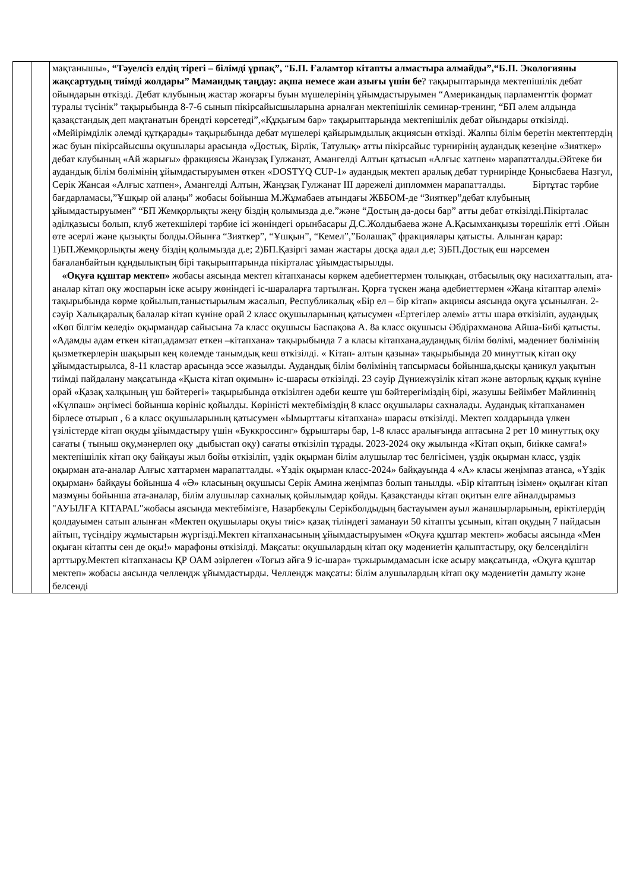| | | мақтанышы», “Тәуелсіз елдің тірегі – білімді ұрпақ”, “ Б.П. Ғаламтор кітапты алмастыра алмайды”,“Б.П. Экологияны жақсартудың тиімді жолдары” Мамандық таңдау: ақша немесе жан азығы үшін бе ? тақырыптарында мектепішілік дебат ойындарын өткізді. Дебат клубының жастар жоғарғы буын мүшелерінің ұйымдастыруымен “Американдық парламенттік формат туралы түсінік” тақырыбында 8-7-6 сынып пікірсайысшыларына арналған мектепішілік семинар-тренинг, “БП әлем алдында қазақстандық деп мақтанатын брендті көрсетеді”,«Құқығым бар» тақырыптарында мектепішілік дебат ойындары өткізілді. «Мейірімділік әлемді құтқарады» тақырыбында дебат мүшелері қайырымдылық акциясын өткізді. Жалпы білім беретін мектептердің жас буын пікірсайысшы оқушылары арасында «Достық, Бірлік, Татулық» атты пікірсайыс турнирінің аудандық кезеңіне «Зияткер» дебат клубының «Ай жарығы» фракциясы Жанұзақ Гулжанат, Амангелді Алтын қатысып «Алғыс хатпен» марапатталды.Әйтеке би аудандық білім бөлімінің ұйымдастыруымен өткен «DOSTYQ CUP-1» аудандық мектеп аралық дебат турнирінде Қонысбаева Назгул, Серік Жансая «Алғыс хатпен», Амангелді Алтын, Жанұзақ Гулжанат III дәрежелі дипломмен марапатталды. Біртұтас тәрбие бағдарламасы,”Ұшқыр ой алаңы” жобасы бойынша М.Жұмабаев атындағы ЖББОМ-де “Зияткер”дебат клубының ұйымдастыруымен” “БП Жемқорлықты жеңу біздің қолымызда д.е.”және “Достың да-досы бар” атты дебат өткізілді.Пікірталас әділқазысы болып, клуб жетекшілері тәрбие ісі жөніндегі орынбасары Д.С.Жолдыбаева және А.Қасымханқызы төрешілік етті .Ойын өте әсерлі және қызықты болды.Ойынға “Зияткер”, “Ұшқын”, “Кемел”,”Болашақ” фракциялары қатысты. Алынған қарар: 1)БП.Жемқорлықты жеңу біздің қолымызда д.е; 2)БП.Қазіргі заман жастары досқа адал д.е; 3)БП.Достық еш нәрсемен бағаланбайтын құндылықтың бірі тақырыптарында пікірталас ұйымдастырылды. «Оқуға құштар мектеп» жобасы аясында мектеп кітапханасы көркем әдебиеттермен толыққан, отбасылық оқу насихатталып, ата-аналар кітап оқу жоспарын іске асыру жөніндегі іс-шараларға тартылған. Қорға түскен жаңа әдебиеттермен «Жаңа кітаптар әлемі» тақырыбында көрме қойылып,таныстырылым жасалып, Республикалық «Бір ел – бір кітап» акциясы аясында оқуға ұсынылған. 2-сәуір Халықаралық балалар кітап күніне орай 2 класс оқушыларының қатысумен «Ертегілер әлемі» атты шара өткізіліп, аудандық «Көп білгім келеді» оқырмандар сайысына 7а класс оқушысы Баспақова А. 8а класс оқушысы Әбдірахманова Айша-Бибі қатысты. «Адамды адам еткен кітап,адамзат еткен –кітапхана» тақырыбында 7 а класы кітапхана,аудандық білім бөлімі, мәдениет бөлімінің қызметкерлерін шақырып кең көлемде танымдық кеш өткізілді. « Кітап- алтын қазына» тақырыбында 20 минуттық кітап оқу ұйымдастырылса, 8-11 кластар арасында эссе жазылды. Аудандық білім бөлімінің тапсырмасы бойынша,қысқы қаникул уақытын тиімді пайдалану мақсатында «Қыста кітап оқимын» іс-шарасы өткізілді. 23 сәуір Дүниежүзілік кітап және авторлық құқық күніне орай «Қазақ халқының үш бәйтерегі» тақырыбында өткізілген әдеби кеште үш бәйтерегіміздің бірі, жазушы Бейімбет Майлиннің «Күлпаш» әңгімесі бойынша көрініс қойылды. Көріністі мектебіміздің 8 класс оқушылары сахналады. Аудандық кітапханамен бірлесе отырып , 6 а класс оқушыларының қатысумен «Ымырттағы кітапхана» шарасы өткізілді. Мектеп холдарында үлкен үзілістерде кітап оқуды ұйымдастыру үшін «Буккроссинг» бұрыштары бар, 1-8 класс аралығында аптасына 2 рет 10 минуттық оқу сағаты ( тыныш оқу,мәнерлеп оқу ,дыбыстап оқу) сағаты өткізіліп тұрады. 2023-2024 оқу жылында «Кітап оқып, биікке самға!» мектепішілік кітап оқу байқауы жыл бойы өткізіліп, үздік оқырман білім алушылар төс белгісімен, үздік оқырман класс, үздік оқырман ата-аналар Алғыс хаттармен марапатталды. «Үздік оқырман класс-2024» байқауында 4 «А» класы жеңімпаз атанса, «Үздік оқырман» байқауы бойынша 4 «Ә» класының оқушысы Серік Амина жеңімпаз болып танылды. «Бір кітаптың ізімен» оқылған кітап мазмұны бойынша ата-аналар, білім алушылар сахналық қойылымдар қойды. Қазақстанды кітап оқитын елге айналдырамыз "АУЫЛҒА КІТАРАL"жобасы аясында мектебімізге, Назарбекұлы Серікболдыдың бастауымен ауыл жанашырларының, еріктілердің қолдауымен сатып алынған «Мектеп оқушылары оқуы тиіс» қазақ тіліндегі заманауи 50 кітапты ұсынып, кітап оқудың 7 пайдасын айтып, түсіндіру жұмыстарын жүргізді.Мектеп кітапханасының ұйымдастыруымен «Оқуға құштар мектеп» жобасы аясында «Мен оқыған кітапты сен де оқы!» марафоны өткізілді. Мақсаты: оқушылардың кітап оқу мәдениетін қалыптастыру, оқу белсенділігн арттыру.Мектеп кітапханасы ҚР ОАМ әзірлеген «Тоғыз айға 9 іс-шара» тұжырымдамасын іске асыру мақсатында, «Оқуға құштар мектеп» жобасы аясында челлендж ұйымдастырды. Челлендж мақсаты: білім алушылардың кітап оқу мәдениетін дамыту және белсенді |